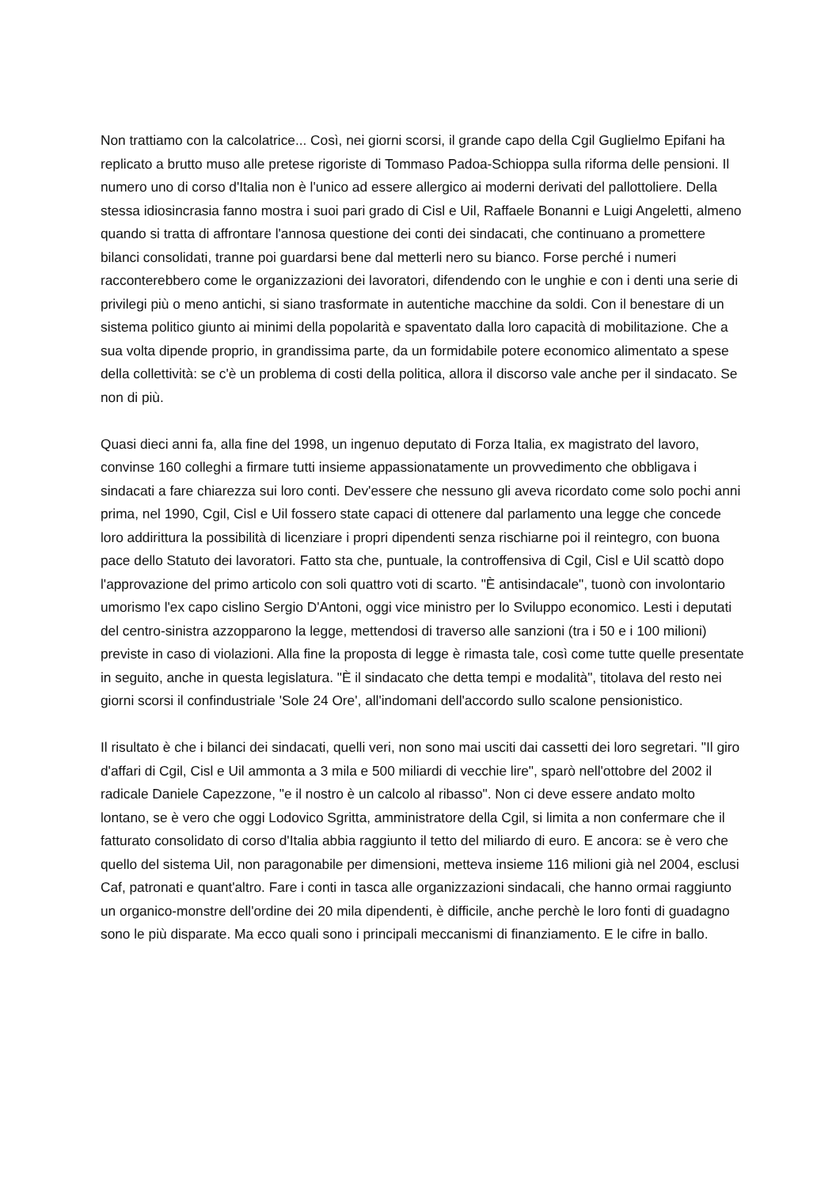Non trattiamo con la calcolatrice... Così, nei giorni scorsi, il grande capo della Cgil Guglielmo Epifani ha replicato a brutto muso alle pretese rigoriste di Tommaso Padoa-Schioppa sulla riforma delle pensioni. Il numero uno di corso d'Italia non è l'unico ad essere allergico ai moderni derivati del pallottoliere. Della stessa idiosincrasia fanno mostra i suoi pari grado di Cisl e Uil, Raffaele Bonanni e Luigi Angeletti, almeno quando si tratta di affrontare l'annosa questione dei conti dei sindacati, che continuano a promettere bilanci consolidati, tranne poi guardarsi bene dal metterli nero su bianco. Forse perché i numeri racconterebbero come le organizzazioni dei lavoratori, difendendo con le unghie e con i denti una serie di privilegi più o meno antichi, si siano trasformate in autentiche macchine da soldi. Con il benestare di un sistema politico giunto ai minimi della popolarità e spaventato dalla loro capacità di mobilitazione. Che a sua volta dipende proprio, in grandissima parte, da un formidabile potere economico alimentato a spese della collettività: se c'è un problema di costi della politica, allora il discorso vale anche per il sindacato. Se non di più.
Quasi dieci anni fa, alla fine del 1998, un ingenuo deputato di Forza Italia, ex magistrato del lavoro, convinse 160 colleghi a firmare tutti insieme appassionatamente un provvedimento che obbligava i sindacati a fare chiarezza sui loro conti. Dev'essere che nessuno gli aveva ricordato come solo pochi anni prima, nel 1990, Cgil, Cisl e Uil fossero state capaci di ottenere dal parlamento una legge che concede loro addirittura la possibilità di licenziare i propri dipendenti senza rischiarne poi il reintegro, con buona pace dello Statuto dei lavoratori. Fatto sta che, puntuale, la controffensiva di Cgil, Cisl e Uil scattò dopo l'approvazione del primo articolo con soli quattro voti di scarto. "È antisindacale", tuonò con involontario umorismo l'ex capo cislino Sergio D'Antoni, oggi vice ministro per lo Sviluppo economico. Lesti i deputati del centro-sinistra azzopparono la legge, mettendosi di traverso alle sanzioni (tra i 50 e i 100 milioni) previste in caso di violazioni. Alla fine la proposta di legge è rimasta tale, così come tutte quelle presentate in seguito, anche in questa legislatura. "È il sindacato che detta tempi e modalità", titolava del resto nei giorni scorsi il confindustriale 'Sole 24 Ore', all'indomani dell'accordo sullo scalone pensionistico.
Il risultato è che i bilanci dei sindacati, quelli veri, non sono mai usciti dai cassetti dei loro segretari. "Il giro d'affari di Cgil, Cisl e Uil ammonta a 3 mila e 500 miliardi di vecchie lire", sparò nell'ottobre del 2002 il radicale Daniele Capezzone, "e il nostro è un calcolo al ribasso". Non ci deve essere andato molto lontano, se è vero che oggi Lodovico Sgritta, amministratore della Cgil, si limita a non confermare che il fatturato consolidato di corso d'Italia abbia raggiunto il tetto del miliardo di euro. E ancora: se è vero che quello del sistema Uil, non paragonabile per dimensioni, metteva insieme 116 milioni già nel 2004, esclusi Caf, patronati e quant'altro. Fare i conti in tasca alle organizzazioni sindacali, che hanno ormai raggiunto un organico-monstre dell'ordine dei 20 mila dipendenti, è difficile, anche perchè le loro fonti di guadagno sono le più disparate. Ma ecco quali sono i principali meccanismi di finanziamento. E le cifre in ballo.